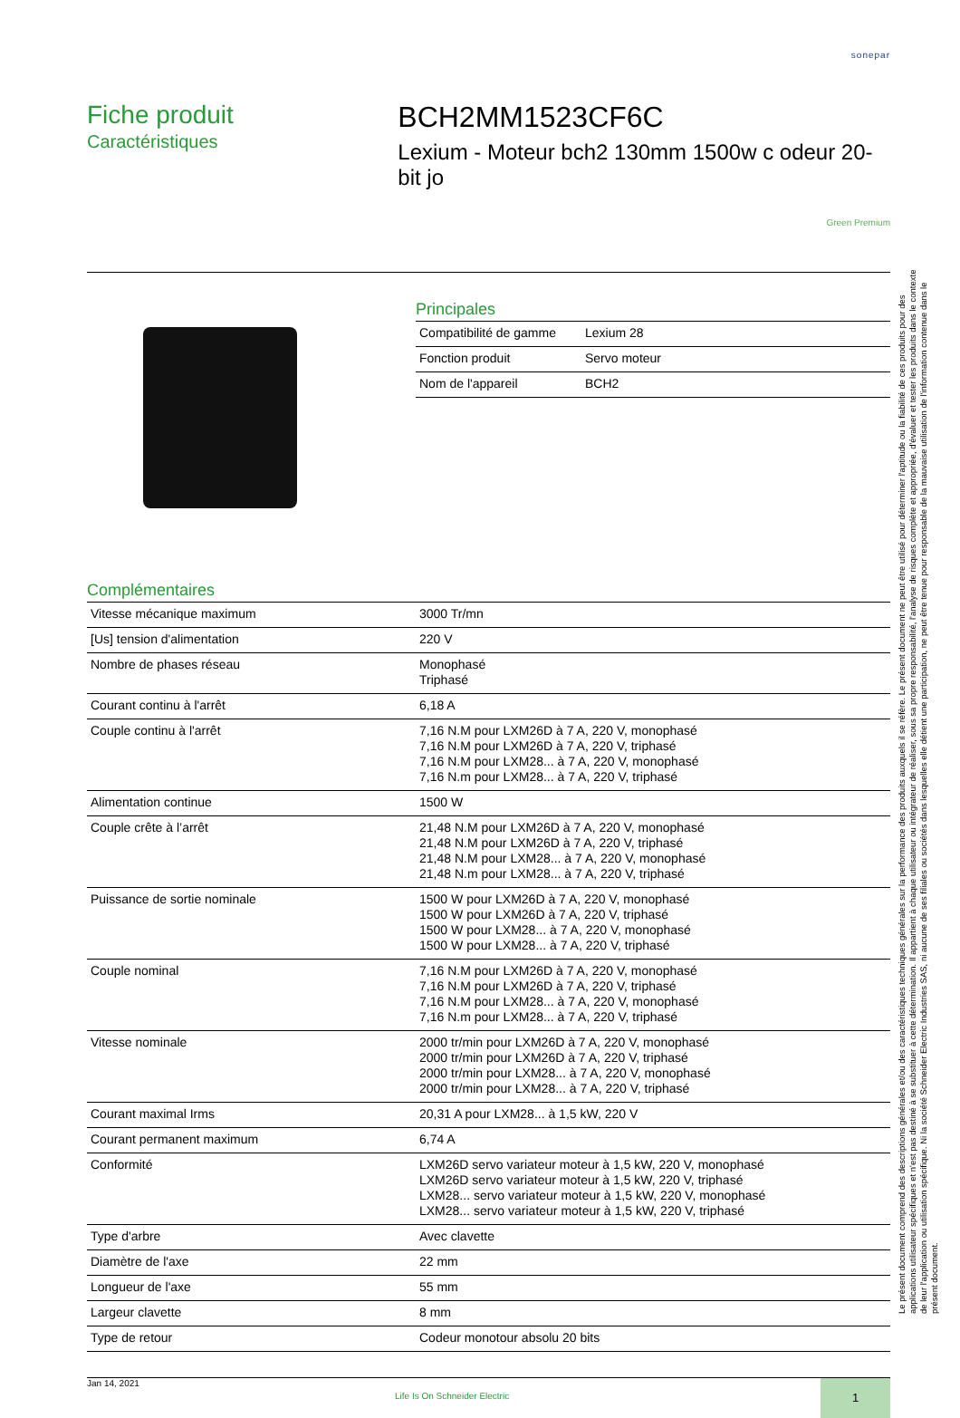sonepar
Fiche produit
Caractéristiques
BCH2MM1523CF6C
Lexium - Moteur bch2 130mm 1500w c odeur 20-bit jo
Green Premium
Principales
| Compatibilité de gamme | Lexium 28 |
| Fonction produit | Servo moteur |
| Nom de l'appareil | BCH2 |
Complémentaires
| Vitesse mécanique maximum | 3000 Tr/mn |
| [Us] tension d'alimentation | 220 V |
| Nombre de phases réseau | Monophasé Triphasé |
| Courant continu à l'arrêt | 6,18 A |
| Couple continu à l'arrêt | 7,16 N.M pour LXM26D à 7 A, 220 V, monophasé 7,16 N.M pour LXM26D à 7 A, 220 V, triphasé 7,16 N.M pour LXM28... à 7 A, 220 V, monophasé 7,16 N.m pour LXM28... à 7 A, 220 V, triphasé |
| Alimentation continue | 1500 W |
| Couple crête à l’arrêt | 21,48 N.M pour LXM26D à 7 A, 220 V, monophasé 21,48 N.M pour LXM26D à 7 A, 220 V, triphasé 21,48 N.M pour LXM28... à 7 A, 220 V, monophasé 21,48 N.m pour LXM28... à 7 A, 220 V, triphasé |
| Puissance de sortie nominale | 1500 W pour LXM26D à 7 A, 220 V, monophasé 1500 W pour LXM26D à 7 A, 220 V, triphasé 1500 W pour LXM28... à 7 A, 220 V, monophasé 1500 W pour LXM28... à 7 A, 220 V, triphasé |
| Couple nominal | 7,16 N.M pour LXM26D à 7 A, 220 V, monophasé 7,16 N.M pour LXM26D à 7 A, 220 V, triphasé 7,16 N.M pour LXM28... à 7 A, 220 V, monophasé 7,16 N.m pour LXM28... à 7 A, 220 V, triphasé |
| Vitesse nominale | 2000 tr/min pour LXM26D à 7 A, 220 V, monophasé 2000 tr/min pour LXM26D à 7 A, 220 V, triphasé 2000 tr/min pour LXM28... à 7 A, 220 V, monophasé 2000 tr/min pour LXM28... à 7 A, 220 V, triphasé |
| Courant maximal Irms | 20,31 A pour LXM28... à 1,5 kW, 220 V |
| Courant permanent maximum | 6,74 A |
| Conformité | LXM26D servo variateur moteur à 1,5 kW, 220 V, monophasé LXM26D servo variateur moteur à 1,5 kW, 220 V, triphasé LXM28... servo variateur moteur à 1,5 kW, 220 V, monophasé LXM28... servo variateur moteur à 1,5 kW, 220 V, triphasé |
| Type d'arbre | Avec clavette |
| Diamètre de l'axe | 22 mm |
| Longueur de l'axe | 55 mm |
| Largeur clavette | 8 mm |
| Type de retour | Codeur monotour absolu 20 bits |
Jan 14, 2021
Life Is On Schneider Electric
1
Le présent document comprend des descriptions générales et/ou des caractéristiques techniques générales sur la performance des produits auxquels il se réfère. Le présent document ne peut être utilisé pour déterminer l'aptitude ou la fiabilité de ces produits pour des applications utilisateur spécifiques et n'est pas destiné à se substituer à cette détermination. Il appartient à chaque utilisateur ou intégrateur de réaliser, sous sa propre responsabilité, l'analyse de risques complète et appropriée, d'évaluer et tester les produits dans le contexte de leur l'application ou utilisation spécifique. Ni la société Schneider Electric Industries SAS, ni aucune de ses filiales ou sociétés dans lesquelles elle détient une participation, ne peut être tenue pour responsable de la mauvaise utilisation de l'information contenue dans le présent document.